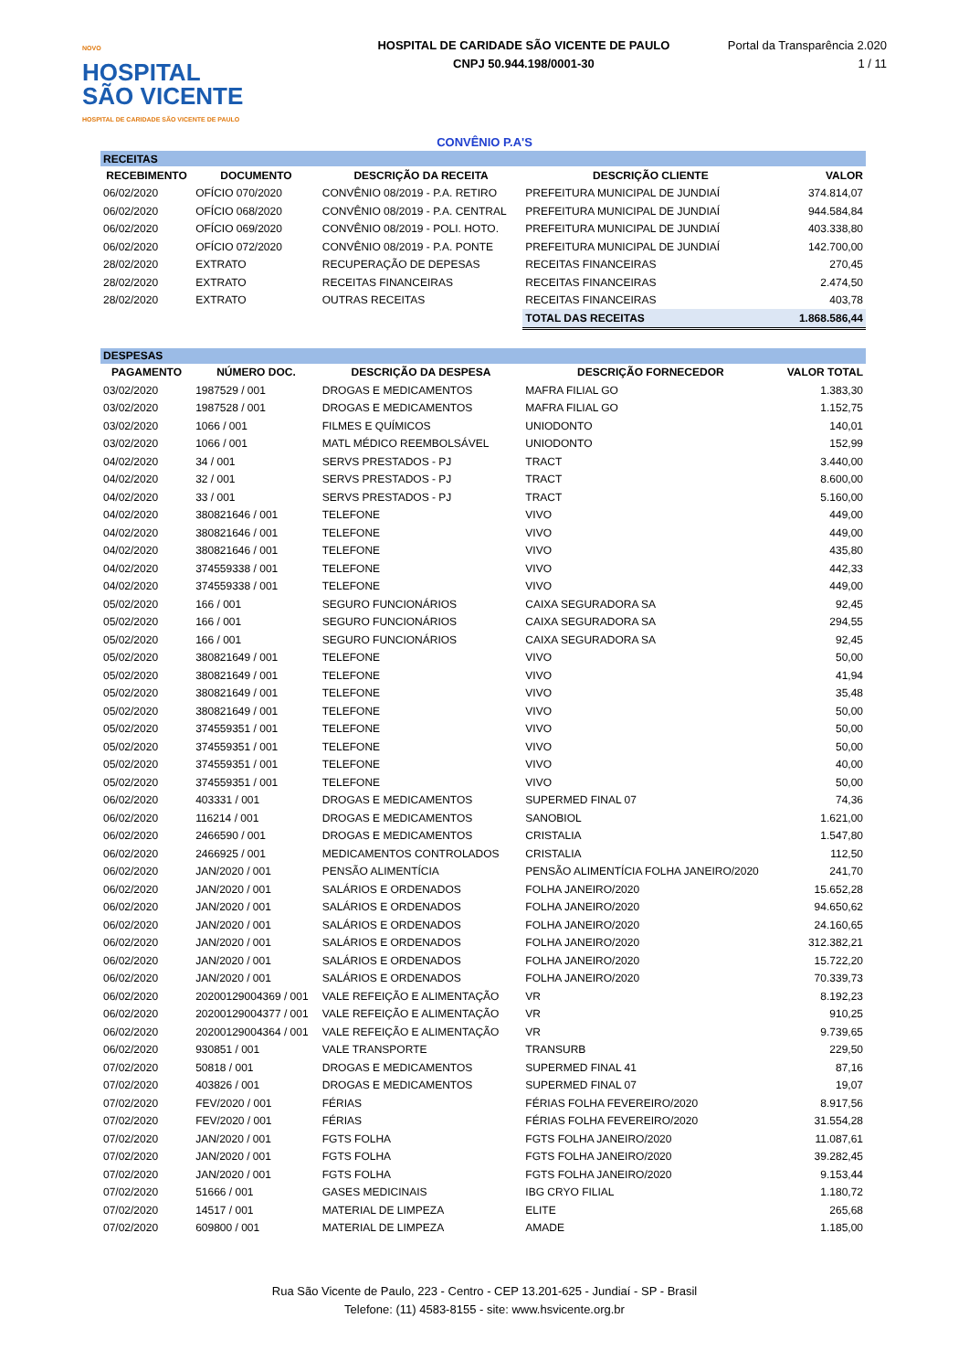NOVO
HOSPITAL
SÃO VICENTE
HOSPITAL DE CARIDADE SÃO VICENTE DE PAULO
HOSPITAL DE CARIDADE SÃO VICENTE DE PAULO
CNPJ 50.944.198/0001-30
Portal da Transparência 2.020
1 / 11
CONVÊNIO P.A'S
| RECEITAS | | | | |
| RECEBIMENTO | DOCUMENTO | DESCRIÇÃO DA RECEITA | DESCRIÇÃO CLIENTE | VALOR |
| 06/02/2020 | OFÍCIO 070/2020 | CONVÊNIO 08/2019 - P.A. RETIRO | PREFEITURA MUNICIPAL DE JUNDIAÍ | 374.814,07 |
| 06/02/2020 | OFÍCIO 068/2020 | CONVÊNIO 08/2019 - P.A. CENTRAL | PREFEITURA MUNICIPAL DE JUNDIAÍ | 944.584,84 |
| 06/02/2020 | OFÍCIO 069/2020 | CONVÊNIO 08/2019 - POLI. HOTO. | PREFEITURA MUNICIPAL DE JUNDIAÍ | 403.338,80 |
| 06/02/2020 | OFÍCIO 072/2020 | CONVÊNIO 08/2019 - P.A. PONTE | PREFEITURA MUNICIPAL DE JUNDIAÍ | 142.700,00 |
| 28/02/2020 | EXTRATO | RECUPERAÇÃO DE DEPESAS | RECEITAS FINANCEIRAS | 270,45 |
| 28/02/2020 | EXTRATO | RECEITAS FINANCEIRAS | RECEITAS FINANCEIRAS | 2.474,50 |
| 28/02/2020 | EXTRATO | OUTRAS RECEITAS | RECEITAS FINANCEIRAS | 403,78 |
| | | | TOTAL DAS RECEITAS | 1.868.586,44 |
| DESPESAS | | | | |
| PAGAMENTO | NÚMERO DOC. | DESCRIÇÃO DA DESPESA | DESCRIÇÃO FORNECEDOR | VALOR TOTAL |
| 03/02/2020 | 1987529 / 001 | DROGAS E MEDICAMENTOS | MAFRA FILIAL GO | 1.383,30 |
| 03/02/2020 | 1987528 / 001 | DROGAS E MEDICAMENTOS | MAFRA FILIAL GO | 1.152,75 |
| 03/02/2020 | 1066 / 001 | FILMES E QUÍMICOS | UNIODONTO | 140,01 |
| 03/02/2020 | 1066 / 001 | MATL MÉDICO REEMBOLSÁVEL | UNIODONTO | 152,99 |
| 04/02/2020 | 34 / 001 | SERVS PRESTADOS - PJ | TRACT | 3.440,00 |
| 04/02/2020 | 32 / 001 | SERVS PRESTADOS - PJ | TRACT | 8.600,00 |
| 04/02/2020 | 33 / 001 | SERVS PRESTADOS - PJ | TRACT | 5.160,00 |
| 04/02/2020 | 380821646 / 001 | TELEFONE | VIVO | 449,00 |
| 04/02/2020 | 380821646 / 001 | TELEFONE | VIVO | 449,00 |
| 04/02/2020 | 380821646 / 001 | TELEFONE | VIVO | 435,80 |
| 04/02/2020 | 374559338 / 001 | TELEFONE | VIVO | 442,33 |
| 04/02/2020 | 374559338 / 001 | TELEFONE | VIVO | 449,00 |
| 05/02/2020 | 166 / 001 | SEGURO FUNCIONÁRIOS | CAIXA SEGURADORA SA | 92,45 |
| 05/02/2020 | 166 / 001 | SEGURO FUNCIONÁRIOS | CAIXA SEGURADORA SA | 294,55 |
| 05/02/2020 | 166 / 001 | SEGURO FUNCIONÁRIOS | CAIXA SEGURADORA SA | 92,45 |
| 05/02/2020 | 380821649 / 001 | TELEFONE | VIVO | 50,00 |
| 05/02/2020 | 380821649 / 001 | TELEFONE | VIVO | 41,94 |
| 05/02/2020 | 380821649 / 001 | TELEFONE | VIVO | 35,48 |
| 05/02/2020 | 380821649 / 001 | TELEFONE | VIVO | 50,00 |
| 05/02/2020 | 374559351 / 001 | TELEFONE | VIVO | 50,00 |
| 05/02/2020 | 374559351 / 001 | TELEFONE | VIVO | 50,00 |
| 05/02/2020 | 374559351 / 001 | TELEFONE | VIVO | 40,00 |
| 05/02/2020 | 374559351 / 001 | TELEFONE | VIVO | 50,00 |
| 06/02/2020 | 403331 / 001 | DROGAS E MEDICAMENTOS | SUPERMED FINAL 07 | 74,36 |
| 06/02/2020 | 116214 / 001 | DROGAS E MEDICAMENTOS | SANOBIOL | 1.621,00 |
| 06/02/2020 | 2466590 / 001 | DROGAS E MEDICAMENTOS | CRISTALIA | 1.547,80 |
| 06/02/2020 | 2466925 / 001 | MEDICAMENTOS CONTROLADOS | CRISTALIA | 112,50 |
| 06/02/2020 | JAN/2020 / 001 | PENSÃO ALIMENTÍCIA | PENSÃO ALIMENTÍCIA FOLHA JANEIRO/2020 | 241,70 |
| 06/02/2020 | JAN/2020 / 001 | SALÁRIOS E ORDENADOS | FOLHA JANEIRO/2020 | 15.652,28 |
| 06/02/2020 | JAN/2020 / 001 | SALÁRIOS E ORDENADOS | FOLHA JANEIRO/2020 | 94.650,62 |
| 06/02/2020 | JAN/2020 / 001 | SALÁRIOS E ORDENADOS | FOLHA JANEIRO/2020 | 24.160,65 |
| 06/02/2020 | JAN/2020 / 001 | SALÁRIOS E ORDENADOS | FOLHA JANEIRO/2020 | 312.382,21 |
| 06/02/2020 | JAN/2020 / 001 | SALÁRIOS E ORDENADOS | FOLHA JANEIRO/2020 | 15.722,20 |
| 06/02/2020 | JAN/2020 / 001 | SALÁRIOS E ORDENADOS | FOLHA JANEIRO/2020 | 70.339,73 |
| 06/02/2020 | 20200129004369 / 001 | VALE REFEIÇÃO E ALIMENTAÇÃO | VR | 8.192,23 |
| 06/02/2020 | 20200129004377 / 001 | VALE REFEIÇÃO E ALIMENTAÇÃO | VR | 910,25 |
| 06/02/2020 | 20200129004364 / 001 | VALE REFEIÇÃO E ALIMENTAÇÃO | VR | 9.739,65 |
| 06/02/2020 | 930851 / 001 | VALE TRANSPORTE | TRANSURB | 229,50 |
| 07/02/2020 | 50818 / 001 | DROGAS E MEDICAMENTOS | SUPERMED FINAL 41 | 87,16 |
| 07/02/2020 | 403826 / 001 | DROGAS E MEDICAMENTOS | SUPERMED FINAL 07 | 19,07 |
| 07/02/2020 | FEV/2020 / 001 | FÉRIAS | FÉRIAS FOLHA FEVEREIRO/2020 | 8.917,56 |
| 07/02/2020 | FEV/2020 / 001 | FÉRIAS | FÉRIAS FOLHA FEVEREIRO/2020 | 31.554,28 |
| 07/02/2020 | JAN/2020 / 001 | FGTS FOLHA | FGTS FOLHA JANEIRO/2020 | 11.087,61 |
| 07/02/2020 | JAN/2020 / 001 | FGTS FOLHA | FGTS FOLHA JANEIRO/2020 | 39.282,45 |
| 07/02/2020 | JAN/2020 / 001 | FGTS FOLHA | FGTS FOLHA JANEIRO/2020 | 9.153,44 |
| 07/02/2020 | 51666 / 001 | GASES MEDICINAIS | IBG CRYO FILIAL | 1.180,72 |
| 07/02/2020 | 14517 / 001 | MATERIAL DE LIMPEZA | ELITE | 265,68 |
| 07/02/2020 | 609800 / 001 | MATERIAL DE LIMPEZA | AMADE | 1.185,00 |
Rua São Vicente de Paulo, 223 - Centro - CEP 13.201-625 - Jundiaí - SP - Brasil
Telefone: (11) 4583-8155 - site: www.hsvicente.org.br